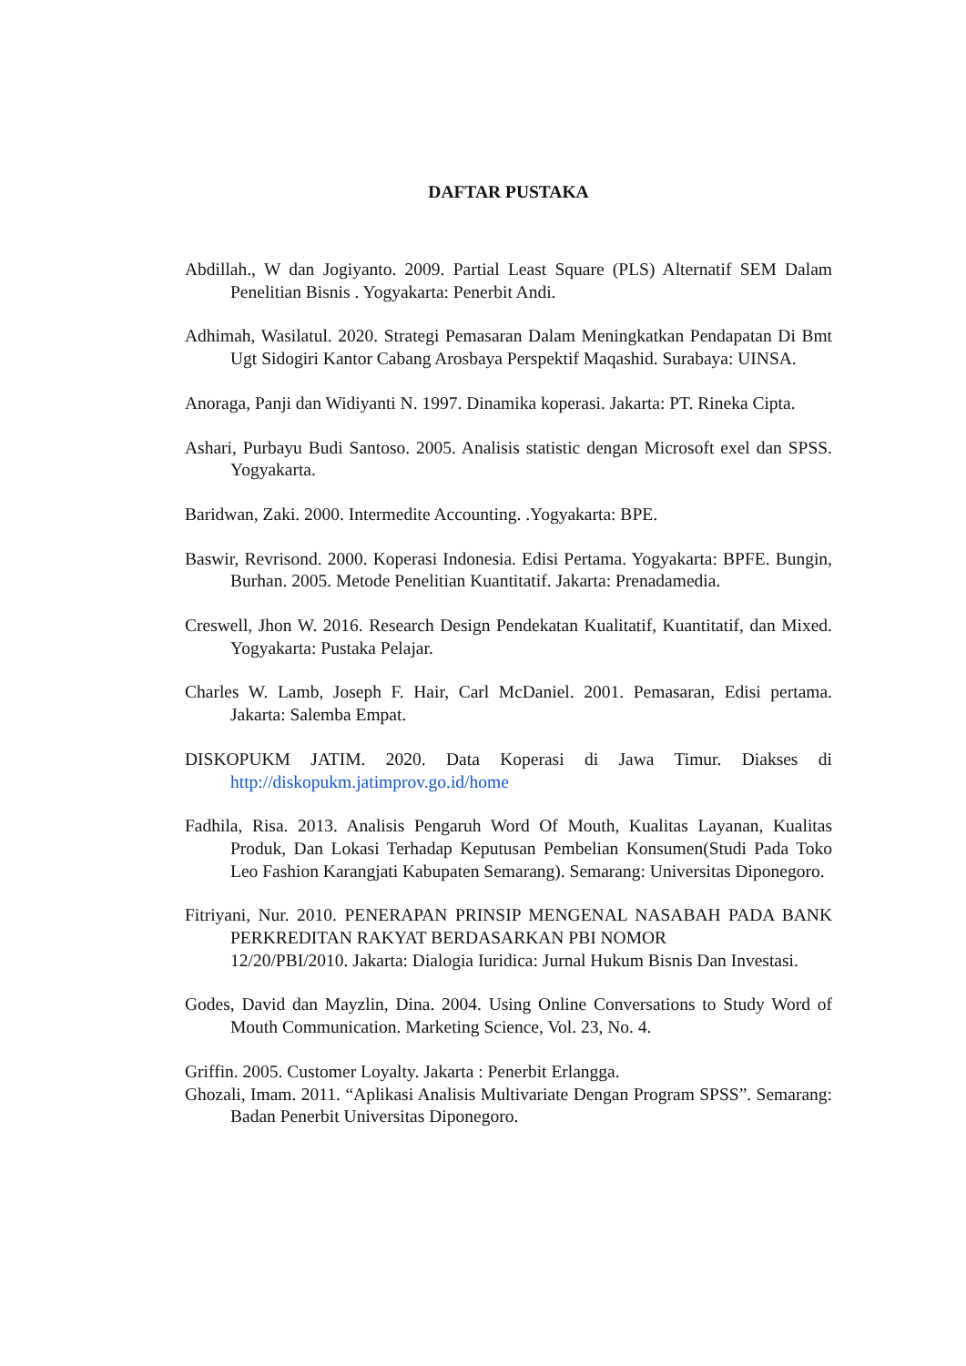DAFTAR PUSTAKA
Abdillah., W dan Jogiyanto. 2009. Partial Least Square (PLS) Alternatif SEM Dalam Penelitian Bisnis . Yogyakarta: Penerbit Andi.
Adhimah, Wasilatul. 2020. Strategi Pemasaran Dalam Meningkatkan Pendapatan Di Bmt Ugt Sidogiri Kantor Cabang Arosbaya Perspektif Maqashid. Surabaya: UINSA.
Anoraga, Panji dan Widiyanti N. 1997. Dinamika koperasi. Jakarta: PT. Rineka Cipta.
Ashari, Purbayu Budi Santoso. 2005. Analisis statistic dengan Microsoft exel dan SPSS. Yogyakarta.
Baridwan, Zaki. 2000. Intermedite Accounting. .Yogyakarta: BPE.
Baswir, Revrisond. 2000. Koperasi Indonesia. Edisi Pertama. Yogyakarta: BPFE. Bungin, Burhan. 2005. Metode Penelitian Kuantitatif. Jakarta: Prenadamedia.
Creswell, Jhon W. 2016. Research Design Pendekatan Kualitatif, Kuantitatif, dan Mixed. Yogyakarta: Pustaka Pelajar.
Charles W. Lamb, Joseph F. Hair, Carl McDaniel. 2001. Pemasaran, Edisi pertama. Jakarta: Salemba Empat.
DISKOPUKM JATIM. 2020. Data Koperasi di Jawa Timur. Diakses di http://diskopukm.jatimprov.go.id/home
Fadhila, Risa. 2013. Analisis Pengaruh Word Of Mouth, Kualitas Layanan, Kualitas Produk, Dan Lokasi Terhadap Keputusan Pembelian Konsumen(Studi Pada Toko Leo Fashion Karangjati Kabupaten Semarang). Semarang: Universitas Diponegoro.
Fitriyani, Nur. 2010. PENERAPAN PRINSIP MENGENAL NASABAH PADA BANK PERKREDITAN RAKYAT BERDASARKAN PBI NOMOR
12/20/PBI/2010. Jakarta: Dialogia Iuridica: Jurnal Hukum Bisnis Dan Investasi.
Godes, David dan Mayzlin, Dina. 2004. Using Online Conversations to Study Word of Mouth Communication. Marketing Science, Vol. 23, No. 4.
Griffin. 2005. Customer Loyalty. Jakarta : Penerbit Erlangga.
Ghozali, Imam. 2011. “Aplikasi Analisis Multivariate Dengan Program SPSS”. Semarang: Badan Penerbit Universitas Diponegoro.